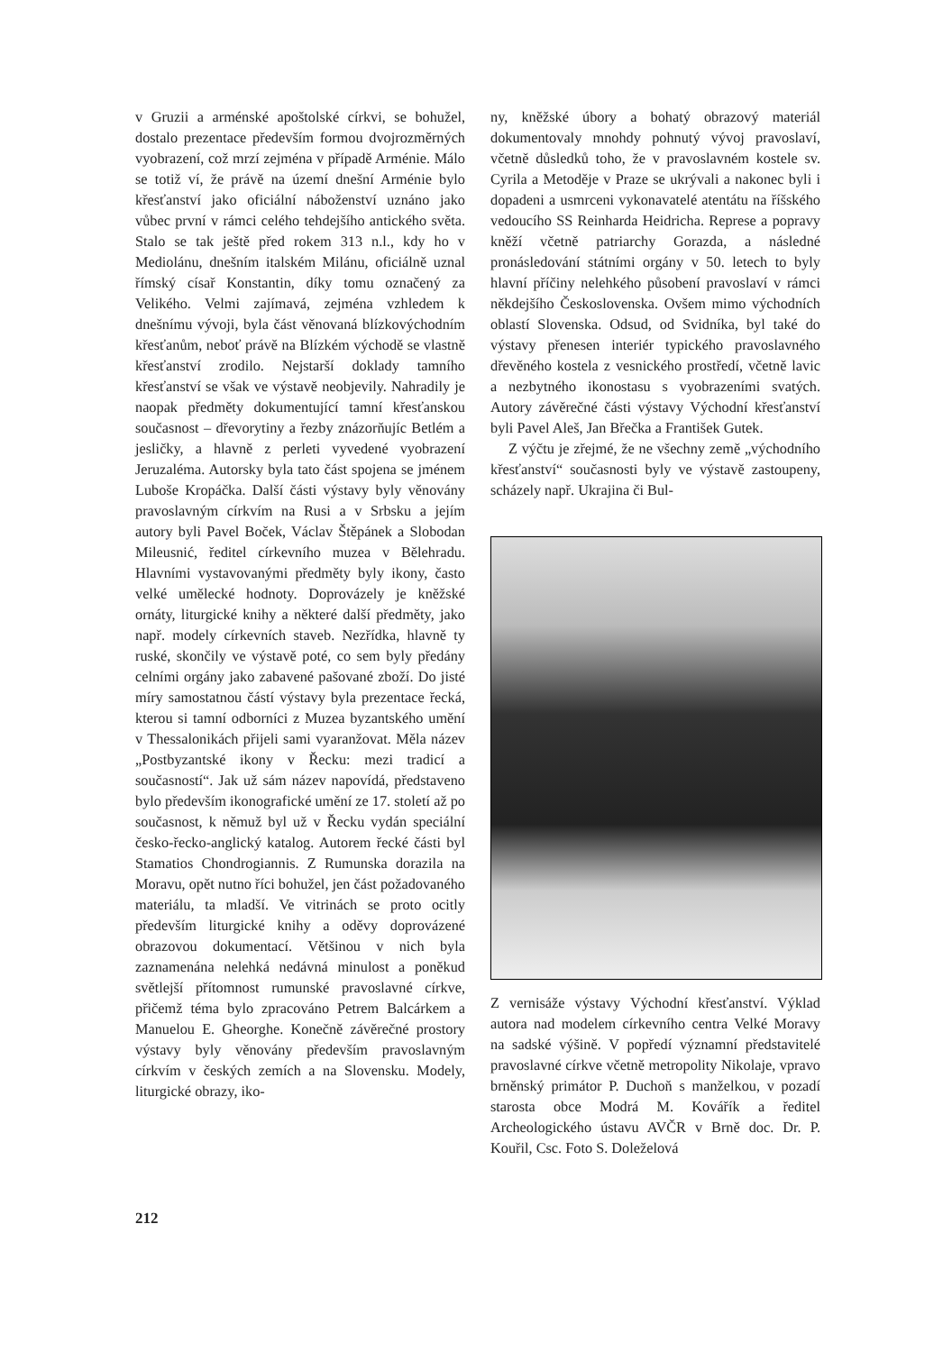v Gruzii a arménské apoštolské církvi, se bohužel, dostalo prezentace především formou dvojrozměrných vyobrazení, což mrzí zejména v případě Arménie. Málo se totiž ví, že právě na území dnešní Arménie bylo křesťanství jako oficiální náboženství uznáno jako vůbec první v rámci celého tehdejšího antického světa. Stalo se tak ještě před rokem 313 n.l., kdy ho v Mediolánu, dnešním italském Milánu, oficiálně uznal římský císař Konstantin, díky tomu označený za Velikého. Velmi zajímavá, zejména vzhledem k dnešnímu vývoji, byla část věnovaná blízkovýchodním křesťanům, neboť právě na Blízkém východě se vlastně křesťanství zrodilo. Nejstarší doklady tamního křesťanství se však ve výstavě neobjevily. Nahradily je naopak předměty dokumentující tamní křesťanskou současnost – dřevorytiny a řezby znázorňujíc Betlém a jesličky, a hlavně z perleti vyvedené vyobrazení Jeruzaléma. Autorsky byla tato část spojena se jménem Luboše Kropáčka. Další části výstavy byly věnovány pravoslavným církvím na Rusi a v Srbsku a jejím autory byli Pavel Boček, Václav Štěpánek a Slobodan Mileusnić, ředitel církevního muzea v Bělehradu. Hlavními vystavovanými předměty byly ikony, často velké umělecké hodnoty. Doprovázely je kněžské ornáty, liturgické knihy a některé další předměty, jako např. modely církevních staveb. Nezřídka, hlavně ty ruské, skončily ve výstavě poté, co sem byly předány celními orgány jako zabavené pašované zboží. Do jisté míry samostatnou částí výstavy byla prezentace řecká, kterou si tamní odborníci z Muzea byzantského umění v Thessalonikách přijeli sami vyaranžovat. Měla název „Postbyzantské ikony v Řecku: mezi tradicí a současností“. Jak už sám název napovídá, představeno bylo především ikonografické umění ze 17. století až po současnost, k němuž byl už v Řecku vydán speciální česko-řecko-anglický katalog. Autorem řecké části byl Stamatios Chondrogiannis. Z Rumunska dorazila na Moravu, opět nutno říci bohužel, jen část požadovaného materiálu, ta mladší. Ve vitrinách se proto ocitly především liturgické knihy a oděvy doprovázené obrazovou dokumentací. Většinou v nich byla zaznamenána nelehká nedávná minulost a poněkud světlejší přítomnost rumunské pravoslavné církve, přičemž téma bylo zpracováno Petrem Balcárkem a Manuelou E. Gheorghe. Konečně závěrečné prostory výstavy byly věnovány především pravoslavným církvím v českých zemích a na Slovensku. Modely, liturgické obrazy, iko-
ny, kněžské úbory a bohatý obrazový materiál dokumentovaly mnohdy pohnutý vývoj pravoslaví, včetně důsledků toho, že v pravoslavném kostele sv. Cyrila a Metoděje v Praze se ukrývali a nakonec byli i dopadeni a usmrceni vykonavatelé atentátu na říšského vedoucího SS Reinharda Heidricha. Represe a popravy kněží včetně patriarchy Gorazda, a následné pronásledování státními orgány v 50. letech to byly hlavní příčiny nelehkého působení pravoslaví v rámci někdejšího Československa. Ovšem mimo východních oblastí Slovenska. Odsud, od Svidníka, byl také do výstavy přenesen interiér typického pravoslavného dřevěného kostela z vesnického prostředí, včetně lavic a nezbytného ikonostasu s vyobrazeními svatých. Autory závěrečné části výstavy Východní křesťanství byli Pavel Aleš, Jan Břečka a František Gutek.
Z výčtu je zřejmé, že ne všechny země „východního křesťanství“ současnosti byly ve výstavě zastoupeny, scházely např. Ukrajina či Bul-
Z vernisáže výstavy Východní křesťanství. Výklad autora nad modelem církevního centra Velké Moravy na sadské výšině. V popředí významní představitelé pravoslavné církve včetně metropolity Nikolaje, vpravo brněnský primátor P. Duchoň s manželkou, v pozadí starosta obce Modrá M. Kovářík a ředitel Archeologického ústavu AVČR v Brně doc. Dr. P. Kouřil, Csc. Foto S. Doleželová
212